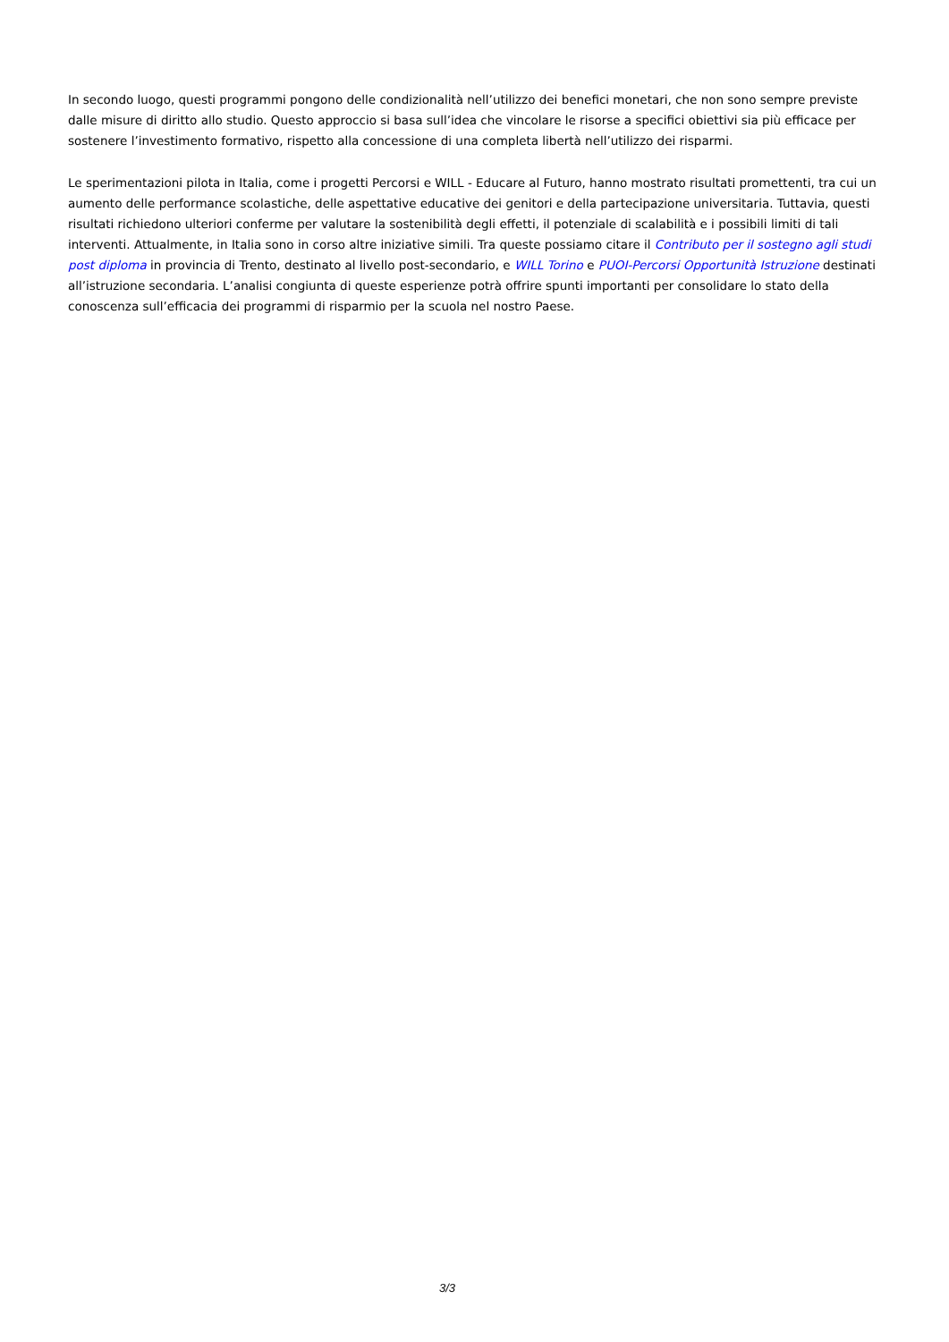In secondo luogo, questi programmi pongono delle condizionalità nell’utilizzo dei benefici monetari, che non sono sempre previste dalle misure di diritto allo studio. Questo approccio si basa sull’idea che vincolare le risorse a specifici obiettivi sia più efficace per sostenere l’investimento formativo, rispetto alla concessione di una completa libertà nell’utilizzo dei risparmi.
Le sperimentazioni pilota in Italia, come i progetti Percorsi e WILL - Educare al Futuro, hanno mostrato risultati promettenti, tra cui un aumento delle performance scolastiche, delle aspettative educative dei genitori e della partecipazione universitaria. Tuttavia, questi risultati richiedono ulteriori conferme per valutare la sostenibilità degli effetti, il potenziale di scalabilità e i possibili limiti di tali interventi. Attualmente, in Italia sono in corso altre iniziative simili. Tra queste possiamo citare il Contributo per il sostegno agli studi post diploma in provincia di Trento, destinato al livello post-secondario, e WILL Torino e PUOI-Percorsi Opportunità Istruzione destinati all’istruzione secondaria. L’analisi congiunta di queste esperienze potrà offrire spunti importanti per consolidare lo stato della conoscenza sull’efficacia dei programmi di risparmio per la scuola nel nostro Paese.
3/3